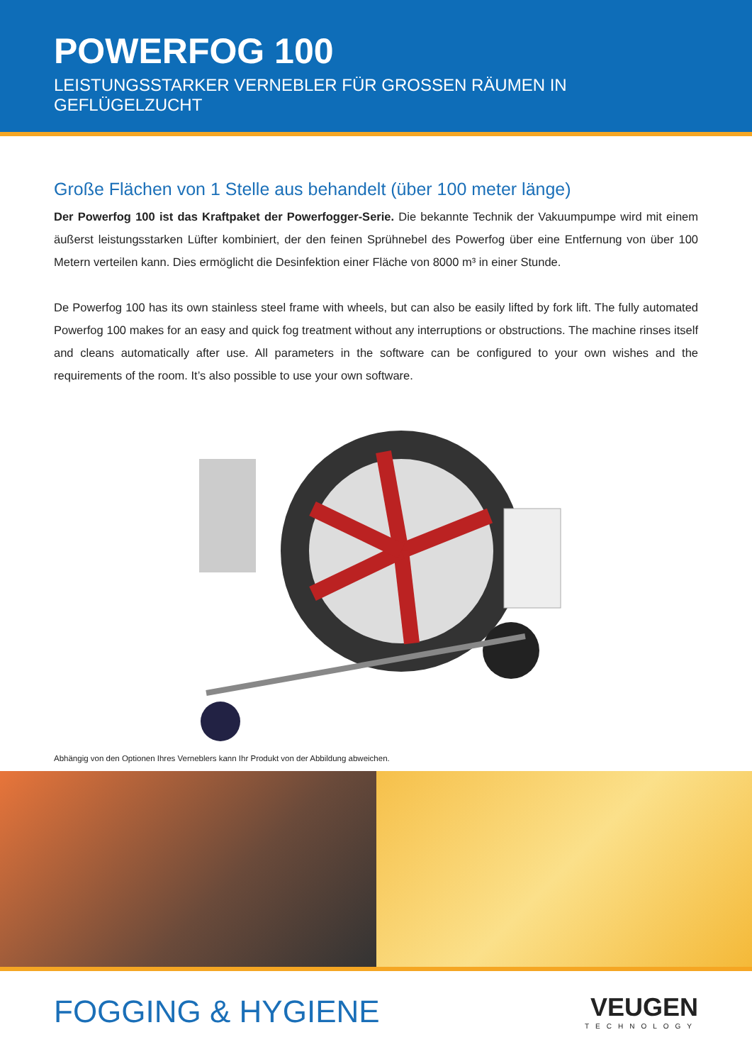POWERFOG 100
LEISTUNGSSTARKER VERNEBLER FÜR GROSSEN RÄUMEN IN GEFLÜGELZUCHT
Große Flächen von 1 Stelle aus behandelt (über 100 meter länge)
Der Powerfog 100 ist das Kraftpaket der Powerfogger-Serie. Die bekannte Technik der Vakuumpumpe wird mit einem äußerst leistungsstarken Lüfter kombiniert, der den feinen Sprühnebel des Powerfog über eine Entfernung von über 100 Metern verteilen kann. Dies ermöglicht die Desinfektion einer Fläche von 8000 m³ in einer Stunde.
De Powerfog 100 has its own stainless steel frame with wheels, but can also be easily lifted by fork lift. The fully automated Powerfog 100 makes for an easy and quick fog treatment without any interruptions or obstructions. The machine rinses itself and cleans automatically after use. All parameters in the software can be configured to your own wishes and the requirements of the room. It’s also possible to use your own software.
Abhängig von den Optionen Ihres Verneblers kann Ihr Produkt von der Abbildung abweichen.
FOGGING & HYGIENE
VEUGEN
TECHNOLOGY